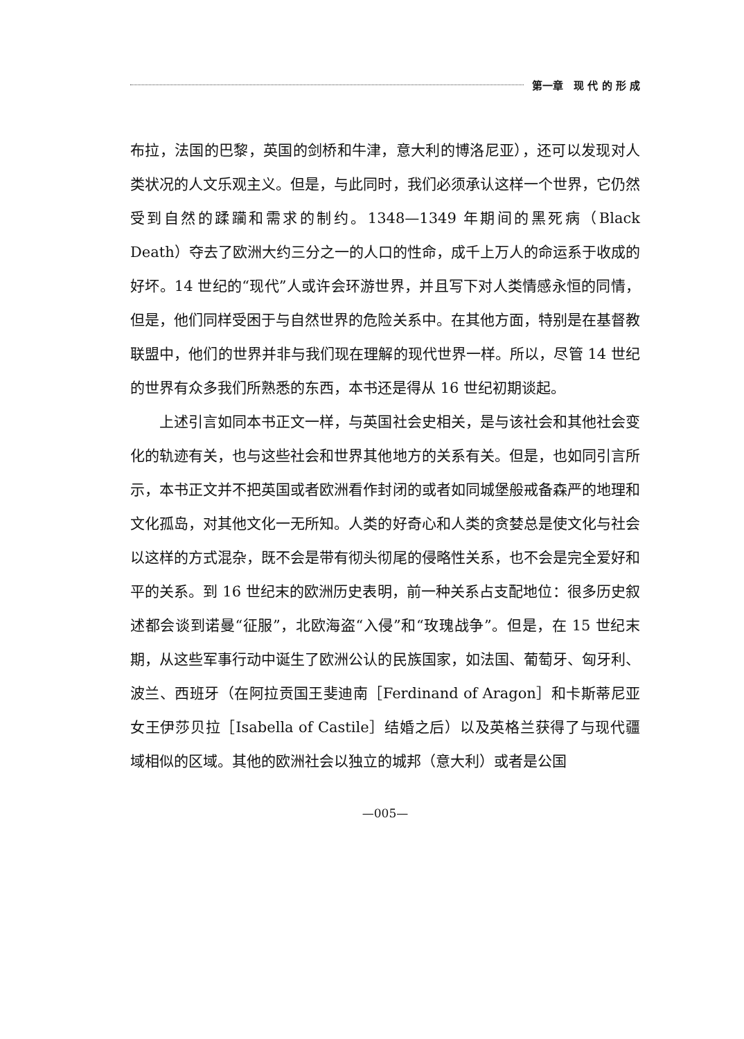第一章　现 代 的 形 成
布拉，法国的巴黎，英国的剑桥和牛津，意大利的博洛尼亚），还可以发现对人类状况的人文乐观主义。但是，与此同时，我们必须承认这样一个世界，它仍然受到自然的蹂躏和需求的制约。1348—1349 年期间的黑死病（Black Death）夺去了欧洲大约三分之一的人口的性命，成千上万人的命运系于收成的好坏。14 世纪的“现代”人或许会环游世界，并且写下对人类情感永恒的同情，但是，他们同样受困于与自然世界的危险关系中。在其他方面，特别是在基督教联盟中，他们的世界并非与我们现在理解的现代世界一样。所以，尽管 14 世纪的世界有众多我们所熟悉的东西，本书还是得从 16 世纪初期谈起。
上述引言如同本书正文一样，与英国社会史相关，是与该社会和其他社会变化的轨迹有关，也与这些社会和世界其他地方的关系有关。但是，也如同引言所示，本书正文并不把英国或者欧洲看作封闭的或者如同城堡般戒备森严的地理和文化孤岛，对其他文化一无所知。人类的好奇心和人类的贪婪总是使文化与社会以这样的方式混杂，既不会是带有彻头彻尾的侵略性关系，也不会是完全爱好和平的关系。到 16 世纪末的欧洲历史表明，前一种关系占支配地位：很多历史叙述都会谈到诺曼“征服”，北欧海盗“入侵”和“玫瑰战争”。但是，在 15 世纪末期，从这些军事行动中诞生了欧洲公认的民族国家，如法国、葡萄牙、匈牙利、波兰、西班牙（在阿拉贡国王斐迪南［Ferdinand of Aragon］和卡斯蒂尼亚女王伊莎贝拉［Isabella of Castile］结婚之后）以及英格兰获得了与现代疆域相似的区域。其他的欧洲社会以独立的城邦（意大利）或者是公国
—005—